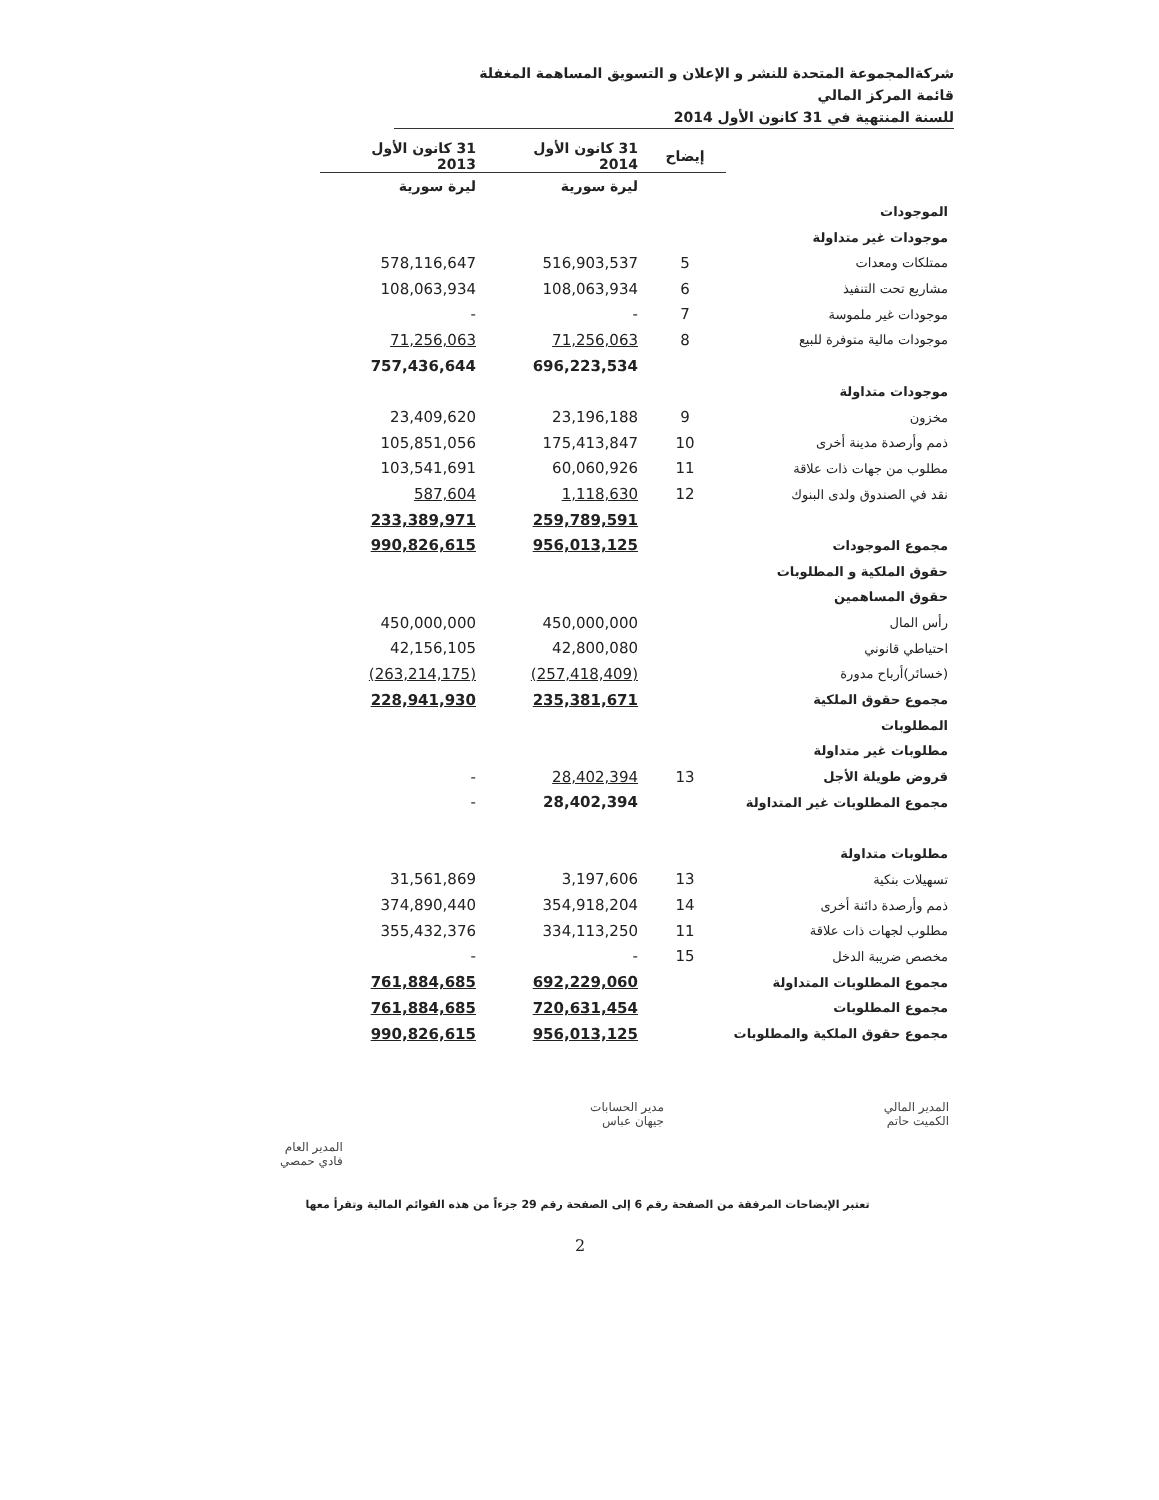شركةالمجموعة المتحدة للنشر و الإعلان و التسويق المساهمة المغفلة
قائمة المركز المالي
للسنة المنتهية في 31 كانون الأول 2014
| | إيضاح | 31 كانون الأول 2014 | 31 كانون الأول 2013 |
| --- | --- | --- | --- |
| | | ليرة سورية | ليرة سورية |
| الموجودات | | | |
| موجودات غير متداولة | | | |
| ممتلكات ومعدات | 5 | 516,903,537 | 578,116,647 |
| مشاريع تحت التنفيذ | 6 | 108,063,934 | 108,063,934 |
| موجودات غير ملموسة | 7 | - | - |
| موجودات مالية متوفرة للبيع | 8 | 71,256,063 | 71,256,063 |
| | | 696,223,534 | 757,436,644 |
| موجودات متداولة | | | |
| مخزون | 9 | 23,196,188 | 23,409,620 |
| ذمم وأرصدة مدينة أخرى | 10 | 175,413,847 | 105,851,056 |
| مطلوب من جهات ذات علاقة | 11 | 60,060,926 | 103,541,691 |
| نقد في الصندوق ولدى البنوك | 12 | 1,118,630 | 587,604 |
| | | 259,789,591 | 233,389,971 |
| مجموع الموجودات | | 956,013,125 | 990,826,615 |
| حقوق الملكية و المطلوبات | | | |
| حقوق المساهمين | | | |
| رأس المال | | 450,000,000 | 450,000,000 |
| احتياطي قانوني | | 42,800,080 | 42,156,105 |
| (خسائر)أرباح مدورة | | (257,418,409) | (263,214,175) |
| مجموع حقوق الملكية | | 235,381,671 | 228,941,930 |
| المطلوبات | | | |
| مطلوبات غير متداولة | | | |
| قروض طويلة الأجل | 13 | 28,402,394 | - |
| مجموع المطلوبات غير المتداولة | | 28,402,394 | - |
| مطلوبات متداولة | | | |
| تسهيلات بنكية | 13 | 3,197,606 | 31,561,869 |
| ذمم وأرصدة دائنة أخرى | 14 | 354,918,204 | 374,890,440 |
| مطلوب لجهات ذات علاقة | 11 | 334,113,250 | 355,432,376 |
| مخصص ضريبة الدخل | 15 | - | - |
| مجموع المطلوبات المتداولة | | 692,229,060 | 761,884,685 |
| مجموع المطلوبات | | 720,631,454 | 761,884,685 |
| مجموع حقوق الملكية والمطلوبات | | 956,013,125 | 990,826,615 |
المدير المالي
الكميت حاتم
مدير الحسابات
جيهان عباس
المدير العام
فادي حمصي
تعتبر الإيضاحات المرفقة من الصفحة رقم 6 إلى الصفحة رقم 29 جزءاً من هذه القوائم المالية وتقرأ معها
2